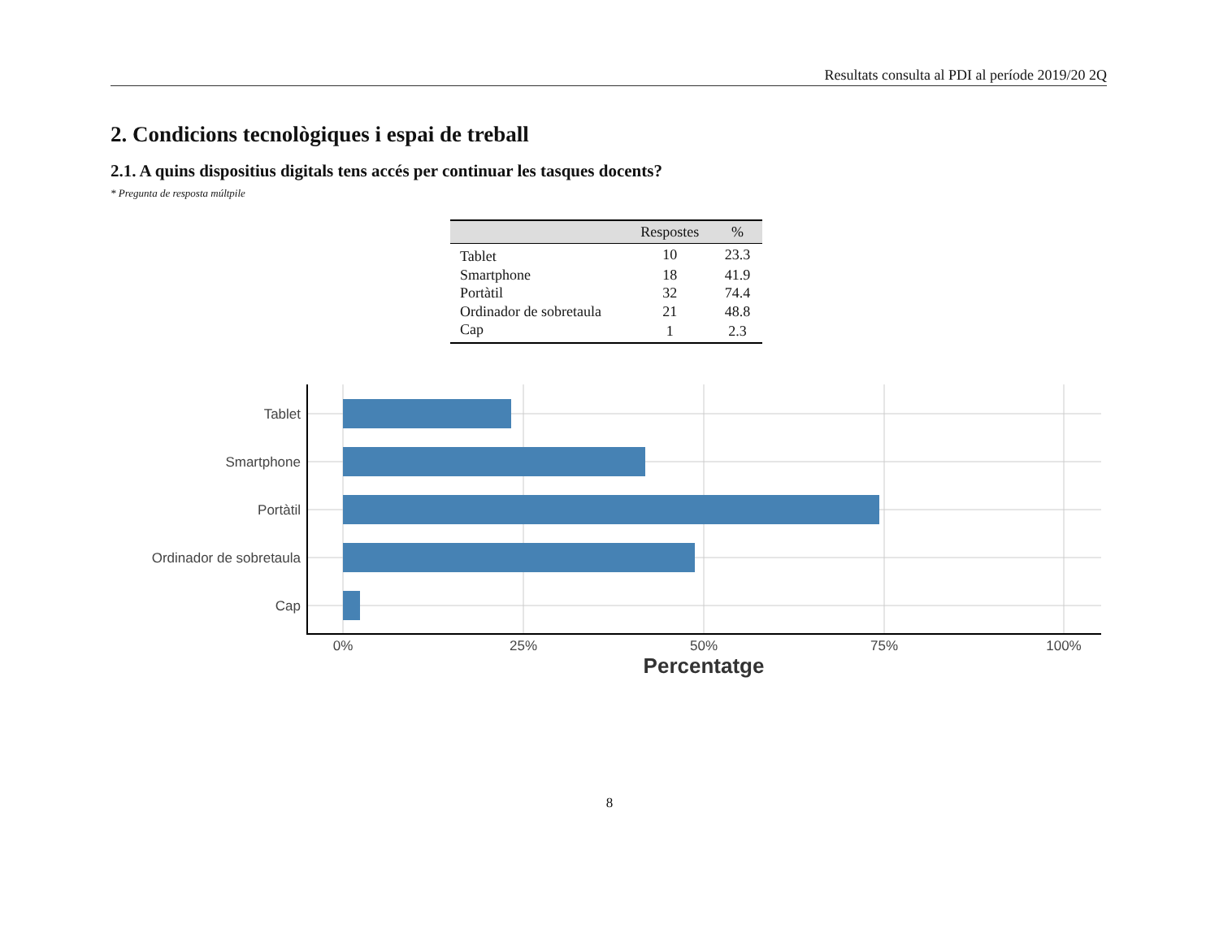Resultats consulta al PDI al període 2019/20 2Q
2. Condicions tecnològiques i espai de treball
2.1. A quins dispositius digitals tens accés per continuar les tasques docents?
* Pregunta de resposta múltpile
| | Respostes | % |
| --- | --- | --- |
| Tablet | 10 | 23.3 |
| Smartphone | 18 | 41.9 |
| Portàtil | 32 | 74.4 |
| Ordinador de sobretaula | 21 | 48.8 |
| Cap | 1 | 2.3 |
Tablet
Smartphone
Portàtil
Ordinador de sobretaula
Cap
0%
25%
50%
75%
100%
Percentatge
8